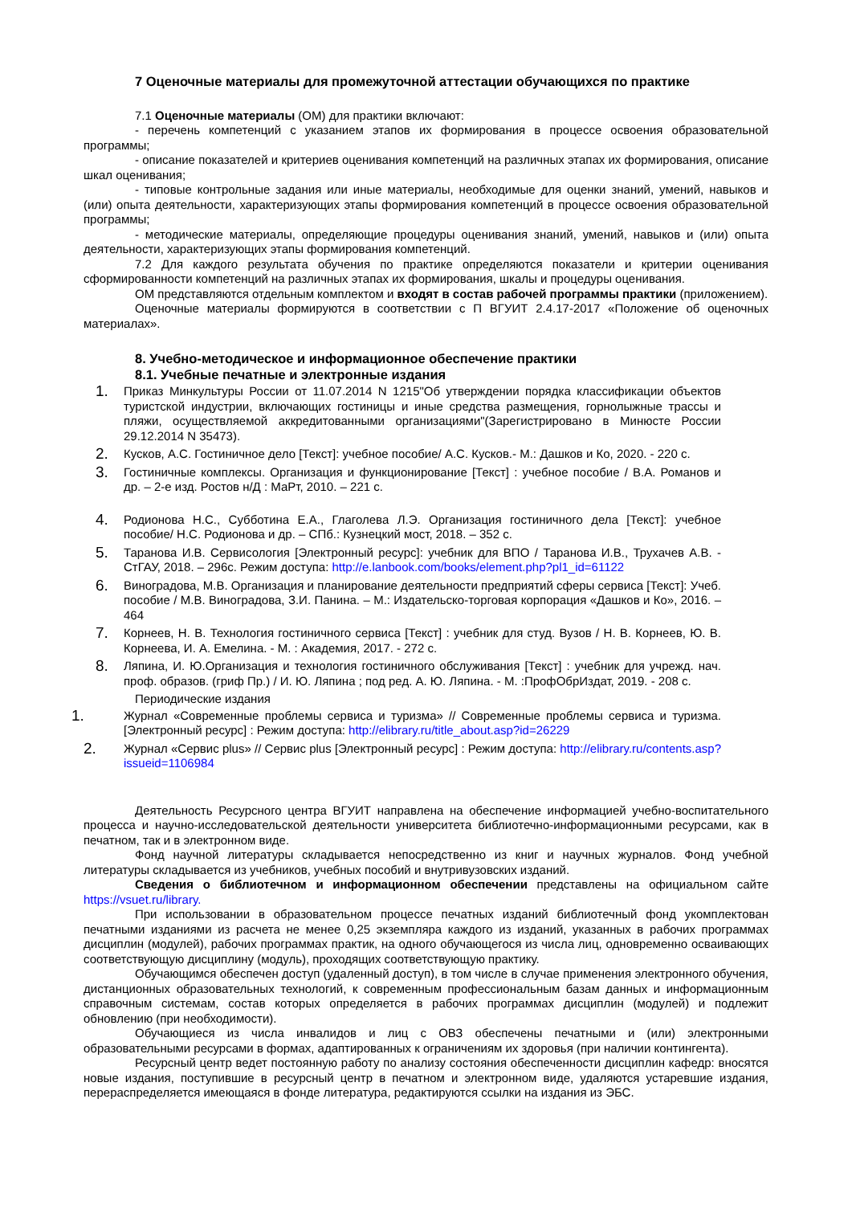7 Оценочные материалы для промежуточной аттестации обучающихся по практике
7.1 Оценочные материалы (ОМ) для практики включают:
- перечень компетенций с указанием этапов их формирования в процессе освоения образовательной программы;
- описание показателей и критериев оценивания компетенций на различных этапах их формирования, описание шкал оценивания;
- типовые контрольные задания или иные материалы, необходимые для оценки знаний, умений, навыков и (или) опыта деятельности, характеризующих этапы формирования компетенций в процессе освоения образовательной программы;
- методические материалы, определяющие процедуры оценивания знаний, умений, навыков и (или) опыта деятельности, характеризующих этапы формирования компетенций.
7.2 Для каждого результата обучения по практике определяются показатели и критерии оценивания сформированности компетенций на различных этапах их формирования, шкалы и процедуры оценивания.
ОМ представляются отдельным комплектом и входят в состав рабочей программы практики (приложением).
Оценочные материалы формируются в соответствии с П ВГУИТ 2.4.17-2017 «Положение об оценочных материалах».
8. Учебно-методическое и информационное обеспечение практики
8.1. Учебные печатные и электронные издания
1. Приказ Минкультуры России от 11.07.2014 N 1215"Об утверждении порядка классификации объектов туристской индустрии, включающих гостиницы и иные средства размещения, горнолыжные трассы и пляжи, осуществляемой аккредитованными организациями"(Зарегистрировано в Минюсте России 29.12.2014 N 35473).
2. Кусков, А.С. Гостиничное дело [Текст]: учебное пособие/ А.С. Кусков.- М.: Дашков и Ко, 2020. - 220 с.
3. Гостиничные комплексы. Организация и функционирование [Текст] : учебное пособие / В.А. Романов и др. – 2-е изд. Ростов н/Д : МаРт, 2010. – 221 с.
4. Родионова Н.С., Субботина Е.А., Глаголева Л.Э. Организация гостиничного дела [Текст]: учебное пособие/ Н.С. Родионова и др. – СПб.: Кузнецкий мост, 2018. – 352 с.
5. Таранова И.В. Сервисология [Электронный ресурс]: учебник для ВПО / Таранова И.В., Трухачев А.В. - СтГАУ, 2018. – 296с. Режим доступа: http://e.lanbook.com/books/element.php?pl1_id=61122
6. Виноградова, М.В. Организация и планирование деятельности предприятий сферы сервиса [Текст]: Учеб. пособие / М.В. Виноградова, З.И. Панина. – М.: Издательско-торговая корпорация «Дашков и Ко», 2016. – 464
7. Корнеев, Н. В. Технология гостиничного сервиса [Текст] : учебник для студ. Вузов / Н. В. Корнеев, Ю. В. Корнеева, И. А. Емелина. - М. : Академия, 2017. - 272 с.
8. Ляпина, И. Ю.Организация и технология гостиничного обслуживания [Текст] : учебник для учрежд. нач. проф. образов. (гриф Пр.) / И. Ю. Ляпина ; под ред. А. Ю. Ляпина. - М. :ПрофОбрИздат, 2019. - 208 с.
Периодические издания
1. Журнал «Современные проблемы сервиса и туризма» // Современные проблемы сервиса и туризма. [Электронный ресурс] : Режим доступа: http://elibrary.ru/title_about.asp?id=26229
2. Журнал «Сервис plus» // Сервис plus [Электронный ресурс] : Режим доступа: http://elibrary.ru/contents.asp?issueid=1106984
Деятельность Ресурсного центра ВГУИТ направлена на обеспечение информацией учебно-воспитательного процесса и научно-исследовательской деятельности университета библиотечно-информационными ресурсами, как в печатном, так и в электронном виде.
Фонд научной литературы складывается непосредственно из книг и научных журналов. Фонд учебной литературы складывается из учебников, учебных пособий и внутривузовских изданий.
Сведения о библиотечном и информационном обеспечении представлены на официальном сайте https://vsuet.ru/library.
При использовании в образовательном процессе печатных изданий библиотечный фонд укомплектован печатными изданиями из расчета не менее 0,25 экземпляра каждого из изданий, указанных в рабочих программах дисциплин (модулей), рабочих программах практик, на одного обучающегося из числа лиц, одновременно осваивающих соответствующую дисциплину (модуль), проходящих соответствующую практику.
Обучающимся обеспечен доступ (удаленный доступ), в том числе в случае применения электронного обучения, дистанционных образовательных технологий, к современным профессиональным базам данных и информационным справочным системам, состав которых определяется в рабочих программах дисциплин (модулей) и подлежит обновлению (при необходимости).
Обучающиеся из числа инвалидов и лиц с ОВЗ обеспечены печатными и (или) электронными образовательными ресурсами в формах, адаптированных к ограничениям их здоровья (при наличии контингента).
Ресурсный центр ведет постоянную работу по анализу состояния обеспеченности дисциплин кафедр: вносятся новые издания, поступившие в ресурсный центр в печатном и электронном виде, удаляются устаревшие издания, перераспределяется имеющаяся в фонде литература, редактируются ссылки на издания из ЭБС.